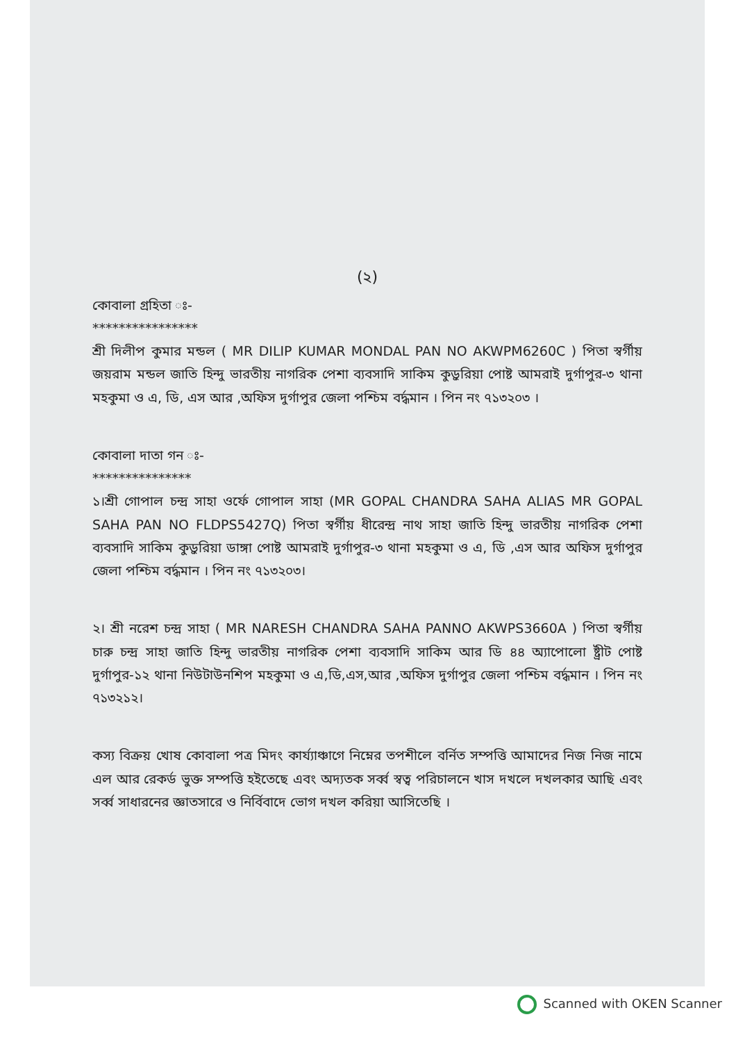(২)
কোবালা গ্রহিতা ঃ-
****************
শ্রী দিলীপ কুমার মন্ডল ( MR DILIP KUMAR MONDAL PAN NO AKWPM6260C ) পিতা স্বর্গীয় জয়রাম মন্ডল জাতি হিন্দু ভারতীয় নাগরিক পেশা ব্যবসাদি সাকিম কুড়ুরিয়া পোষ্ট আমরাই দুর্গাপুর-৩ থানা মহকুমা ও এ, ডি, এস আর ,অফিস দুর্গাপুর জেলা পশ্চিম বর্দ্ধমান । পিন নং ৭১৩২০৩ ।
কোবালা দাতা গন ঃ-
***************
১।শ্রী গোপাল চন্দ্র সাহা ওর্ফে গোপাল সাহা (MR GOPAL CHANDRA SAHA ALIAS MR GOPAL SAHA PAN NO FLDPS5427Q) পিতা স্বর্গীয় ধীরেন্দ্র নাথ সাহা জাতি হিন্দু ভারতীয় নাগরিক পেশা ব্যবসাদি সাকিম কুড়ুরিয়া ডাঙ্গা পোষ্ট আমরাই দুর্গাপুর-৩ থানা মহকুমা ও এ, ডি ,এস আর অফিস দুর্গাপুর জেলা পশ্চিম বর্দ্ধমান । পিন নং ৭১৩২০৩।
২। শ্রী নরেশ চন্দ্র সাহা ( MR NARESH CHANDRA SAHA PANNO AKWPS3660A ) পিতা স্বর্গীয় চারু চন্দ্র সাহা জাতি হিন্দু ভারতীয় নাগরিক পেশা ব্যবসাদি সাকিম আর ডি ৪৪ অ্যাপোলো ষ্ট্রীট পোষ্ট দুর্গাপুর-১২ থানা নিউটাউনশিপ মহকুমা ও এ,ডি,এস,আর ,অফিস দুর্গাপুর জেলা পশ্চিম বর্দ্ধমান । পিন নং ৭১৩২১২।
কস্য বিক্রয় খোষ কোবালা পত্র মিদং কার্য্যাঞ্চাগে নিম্নের তপশীলে বর্নিত সম্পত্তি আমাদের নিজ নিজ নামে এল আর রেকর্ড ভুক্ত সম্পত্তি হইতেছে এবং অদ্যতক সর্ব্ব স্বত্ব পরিচালনে খাস দখলে দখলকার আছি এবং সর্ব্ব সাধারনের জ্ঞাতসারে ও নির্বিবাদে ভোগ দখল করিয়া আসিতেছি ।
Scanned with OKEN Scanner